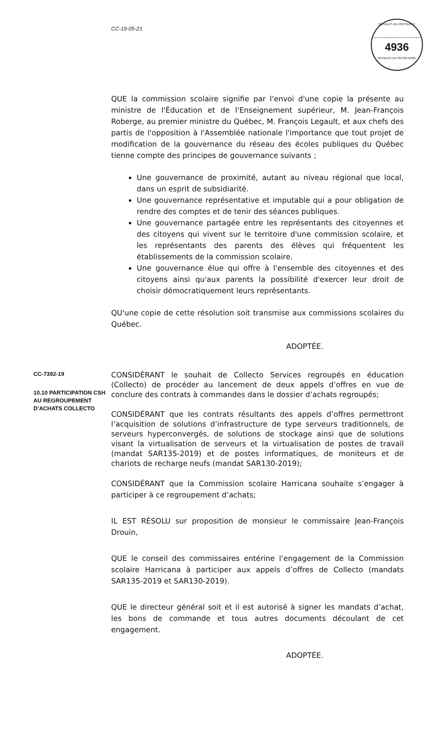CC-19-05-21
INITIALES DU PRÉSIDENT
4936
INITIALES DU SECRÉTAIRE
QUE la commission scolaire signifie par l'envoi d'une copie la présente au ministre de l'Éducation et de l'Enseignement supérieur, M. Jean-François Roberge, au premier ministre du Québec, M. François Legault, et aux chefs des partis de l'opposition à l'Assemblée nationale l'importance que tout projet de modification de la gouvernance du réseau des écoles publiques du Québec tienne compte des principes de gouvernance suivants ;
Une gouvernance de proximité, autant au niveau régional que local, dans un esprit de subsidiarité.
Une gouvernance représentative et imputable qui a pour obligation de rendre des comptes et de tenir des séances publiques.
Une gouvernance partagée entre les représentants des citoyennes et des citoyens qui vivent sur le territoire d'une commission scolaire, et les représentants des parents des élèves qui fréquentent les établissements de la commission scolaire.
Une gouvernance élue qui offre à l'ensemble des citoyennes et des citoyens ainsi qu'aux parents la possibilité d'exercer leur droit de choisir démocratiquement leurs représentants.
QU'une copie de cette résolution soit transmise aux commissions scolaires du Québec.
ADOPTÉE.
CC-7392-19
10.10 PARTICIPATION CSH AU REGROUPEMENT D’ACHATS COLLECTO
CONSIDÉRANT le souhait de Collecto Services regroupés en éducation (Collecto) de procéder au lancement de deux appels d’offres en vue de conclure des contrats à commandes dans le dossier d’achats regroupés;
CONSIDÉRANT que les contrats résultants des appels d’offres permettront l’acquisition de solutions d’infrastructure de type serveurs traditionnels, de serveurs hyperconvergés, de solutions de stockage ainsi que de solutions visant la virtualisation de serveurs et la virtualisation de postes de travail (mandat SAR135-2019) et de postes informatiques, de moniteurs et de chariots de recharge neufs (mandat SAR130-2019);
CONSIDÉRANT que la Commission scolaire Harricana souhaite s’engager à participer à ce regroupement d’achats;
IL EST RÉSOLU sur proposition de monsieur le commissaire Jean-François Drouin,
QUE le conseil des commissaires entérine l’engagement de la Commission scolaire Harricana à participer aux appels d’offres de Collecto (mandats SAR135-2019 et SAR130-2019).
QUE le directeur général soit et il est autorisé à signer les mandats d’achat, les bons de commande et tous autres documents découlant de cet engagement.
ADOPTÉE.